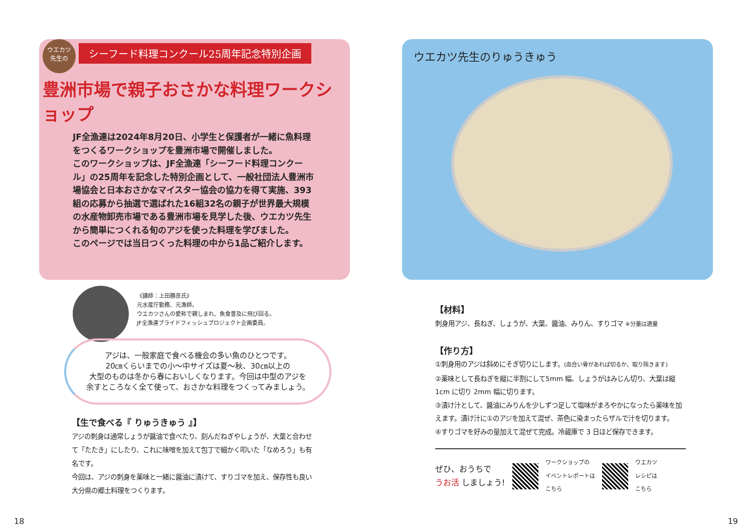ウエカツ
先生の シーフード料理コンクール25周年記念特別企画
豊洲市場で親子おさかな料理ワークショップ
JF全漁連は2024年8月20日、小学生と保護者が一緒に魚料理をつくるワークショップを豊洲市場で開催しました。
このワークショップは、JF全漁連「シーフード料理コンクール」の25周年を記念した特別企画として、一般社団法人豊洲市場協会と日本おさかなマイスター協会の協力を得て実施、393組の応募から抽選で選ばれた16組32名の親子が世界最大規模の水産物卸売市場である豊洲市場を見学した後、ウエカツ先生から簡単につくれる旬のアジを使った料理を学びました。
このページでは当日つくった料理の中から1品ご紹介します。
《講師：上田勝彦氏》
元水産庁勤務、元漁師。
ウエカツさんの愛称で親しまれ、魚食普及に飛び回る。
JF全漁連プライドフィッシュプロジェクト企画委員。
アジは、一般家庭で食べる機会の多い魚のひとつです。
20㎝くらいまでの小～中サイズは夏～秋、30㎝以上の
大型のものは冬から春においしくなります。今回は中型のアジを
余すところなく全て使って、おさかな料理をつくってみましょう。
【生で食べる『 りゅうきゅう 』】
アジの刺身は通常しょうが醤油で食べたり、刻んだねぎやしょうが、大葉と合わせて「たたき」にしたり、これに味噌を加えて包丁で細かく叩いた「なめろう」も有名です。
今回は、アジの刺身を薬味と一緒に醤油に漬けて、すりゴマを加え、保存性も良い大分県の郷土料理をつくります。
18
ウエカツ先生のりゅうきゅう
【材料】
刺身用アジ、長ねぎ、しょうが、大葉、醤油、みりん、すりゴマ ※分量は適量
【作り方】
①刺身用のアジは斜めにそぎ切りにします。(血合い骨があれば切るか、取り除きます)
②薬味として長ねぎを縦に半割にして5mm 幅、しょうがはみじん切り、大葉は縦 1cm に切り 2mm 幅に切ります。
③漬け汁として、醤油にみりんを少しずつ足して塩味がまろやかになったら薬味を加えます。漬け汁に①のアジを加えて混ぜ、茶色に染まったらザルで汁を切ります。
④すりゴマを好みの量加えて混ぜて完成。冷蔵庫で 3 日ほど保存できます。
ぜひ、おうちで
うお活 しましょう!
ワークショップの
イベントレポートは
こちら
ウエカツ
レシピは
こちら
19